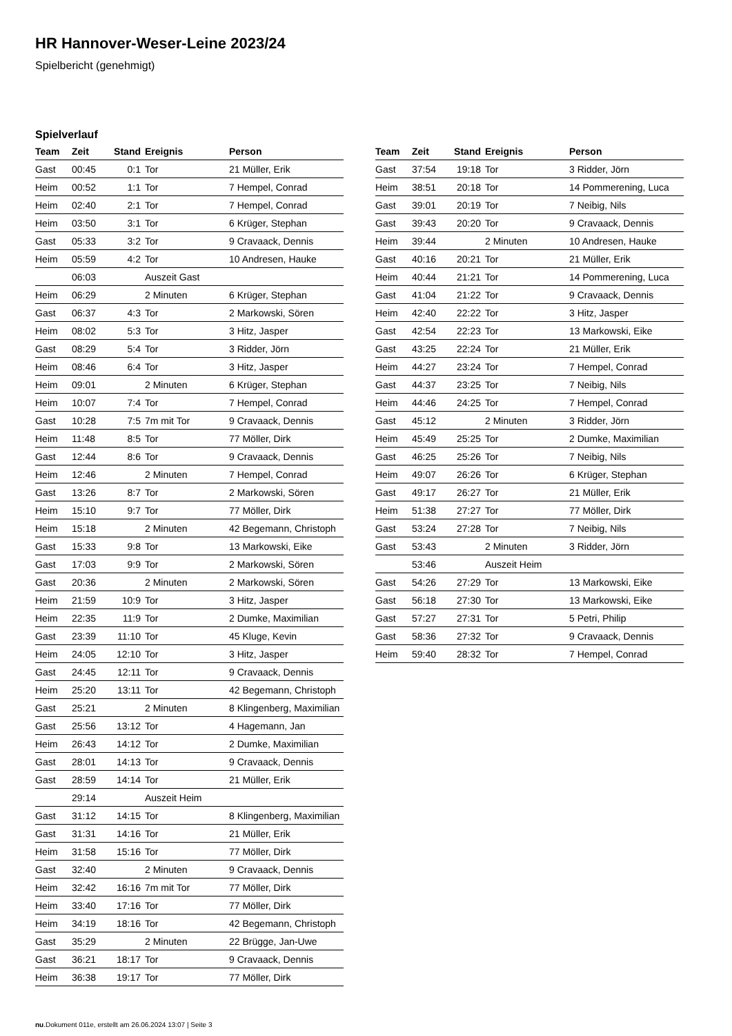HR Hannover-Weser-Leine 2023/24
Spielbericht (genehmigt)
Spielverlauf
| Team | Zeit | Stand | Ereignis | Person |
| --- | --- | --- | --- | --- |
| Gast | 00:45 | 0:1 | Tor | 21 Müller, Erik |
| Heim | 00:52 | 1:1 | Tor | 7 Hempel, Conrad |
| Heim | 02:40 | 2:1 | Tor | 7 Hempel, Conrad |
| Heim | 03:50 | 3:1 | Tor | 6 Krüger, Stephan |
| Gast | 05:33 | 3:2 | Tor | 9 Cravaack, Dennis |
| Heim | 05:59 | 4:2 | Tor | 10 Andresen, Hauke |
| | 06:03 | | Auszeit Gast | |
| Heim | 06:29 | | 2 Minuten | 6 Krüger, Stephan |
| Gast | 06:37 | 4:3 | Tor | 2 Markowski, Sören |
| Heim | 08:02 | 5:3 | Tor | 3 Hitz, Jasper |
| Gast | 08:29 | 5:4 | Tor | 3 Ridder, Jörn |
| Heim | 08:46 | 6:4 | Tor | 3 Hitz, Jasper |
| Heim | 09:01 | | 2 Minuten | 6 Krüger, Stephan |
| Heim | 10:07 | 7:4 | Tor | 7 Hempel, Conrad |
| Gast | 10:28 | 7:5 | 7m mit Tor | 9 Cravaack, Dennis |
| Heim | 11:48 | 8:5 | Tor | 77 Möller, Dirk |
| Gast | 12:44 | 8:6 | Tor | 9 Cravaack, Dennis |
| Heim | 12:46 | | 2 Minuten | 7 Hempel, Conrad |
| Gast | 13:26 | 8:7 | Tor | 2 Markowski, Sören |
| Heim | 15:10 | 9:7 | Tor | 77 Möller, Dirk |
| Heim | 15:18 | | 2 Minuten | 42 Begemann, Christoph |
| Gast | 15:33 | 9:8 | Tor | 13 Markowski, Eike |
| Gast | 17:03 | 9:9 | Tor | 2 Markowski, Sören |
| Gast | 20:36 | | 2 Minuten | 2 Markowski, Sören |
| Heim | 21:59 | 10:9 | Tor | 3 Hitz, Jasper |
| Heim | 22:35 | 11:9 | Tor | 2 Dumke, Maximilian |
| Gast | 23:39 | 11:10 | Tor | 45 Kluge, Kevin |
| Heim | 24:05 | 12:10 | Tor | 3 Hitz, Jasper |
| Gast | 24:45 | 12:11 | Tor | 9 Cravaack, Dennis |
| Heim | 25:20 | 13:11 | Tor | 42 Begemann, Christoph |
| Gast | 25:21 | | 2 Minuten | 8 Klingenberg, Maximilian |
| Gast | 25:56 | 13:12 | Tor | 4 Hagemann, Jan |
| Heim | 26:43 | 14:12 | Tor | 2 Dumke, Maximilian |
| Gast | 28:01 | 14:13 | Tor | 9 Cravaack, Dennis |
| Gast | 28:59 | 14:14 | Tor | 21 Müller, Erik |
| | 29:14 | | Auszeit Heim | |
| Gast | 31:12 | 14:15 | Tor | 8 Klingenberg, Maximilian |
| Gast | 31:31 | 14:16 | Tor | 21 Müller, Erik |
| Heim | 31:58 | 15:16 | Tor | 77 Möller, Dirk |
| Gast | 32:40 | | 2 Minuten | 9 Cravaack, Dennis |
| Heim | 32:42 | 16:16 | 7m mit Tor | 77 Möller, Dirk |
| Heim | 33:40 | 17:16 | Tor | 77 Möller, Dirk |
| Heim | 34:19 | 18:16 | Tor | 42 Begemann, Christoph |
| Gast | 35:29 | | 2 Minuten | 22 Brügge, Jan-Uwe |
| Gast | 36:21 | 18:17 | Tor | 9 Cravaack, Dennis |
| Heim | 36:38 | 19:17 | Tor | 77 Möller, Dirk |
| Team | Zeit | Stand | Ereignis | Person |
| --- | --- | --- | --- | --- |
| Gast | 37:54 | 19:18 | Tor | 3 Ridder, Jörn |
| Heim | 38:51 | 20:18 | Tor | 14 Pommerening, Luca |
| Gast | 39:01 | 20:19 | Tor | 7 Neibig, Nils |
| Gast | 39:43 | 20:20 | Tor | 9 Cravaack, Dennis |
| Heim | 39:44 | | 2 Minuten | 10 Andresen, Hauke |
| Gast | 40:16 | 20:21 | Tor | 21 Müller, Erik |
| Heim | 40:44 | 21:21 | Tor | 14 Pommerening, Luca |
| Gast | 41:04 | 21:22 | Tor | 9 Cravaack, Dennis |
| Heim | 42:40 | 22:22 | Tor | 3 Hitz, Jasper |
| Gast | 42:54 | 22:23 | Tor | 13 Markowski, Eike |
| Gast | 43:25 | 22:24 | Tor | 21 Müller, Erik |
| Heim | 44:27 | 23:24 | Tor | 7 Hempel, Conrad |
| Gast | 44:37 | 23:25 | Tor | 7 Neibig, Nils |
| Heim | 44:46 | 24:25 | Tor | 7 Hempel, Conrad |
| Gast | 45:12 | | 2 Minuten | 3 Ridder, Jörn |
| Heim | 45:49 | 25:25 | Tor | 2 Dumke, Maximilian |
| Gast | 46:25 | 25:26 | Tor | 7 Neibig, Nils |
| Heim | 49:07 | 26:26 | Tor | 6 Krüger, Stephan |
| Gast | 49:17 | 26:27 | Tor | 21 Müller, Erik |
| Heim | 51:38 | 27:27 | Tor | 77 Möller, Dirk |
| Gast | 53:24 | 27:28 | Tor | 7 Neibig, Nils |
| Gast | 53:43 | | 2 Minuten | 3 Ridder, Jörn |
| | 53:46 | | Auszeit Heim | |
| Gast | 54:26 | 27:29 | Tor | 13 Markowski, Eike |
| Gast | 56:18 | 27:30 | Tor | 13 Markowski, Eike |
| Gast | 57:27 | 27:31 | Tor | 5 Petri, Philip |
| Gast | 58:36 | 27:32 | Tor | 9 Cravaack, Dennis |
| Heim | 59:40 | 28:32 | Tor | 7 Hempel, Conrad |
nu.Dokument 011e, erstellt am 26.06.2024 13:07 | Seite 3